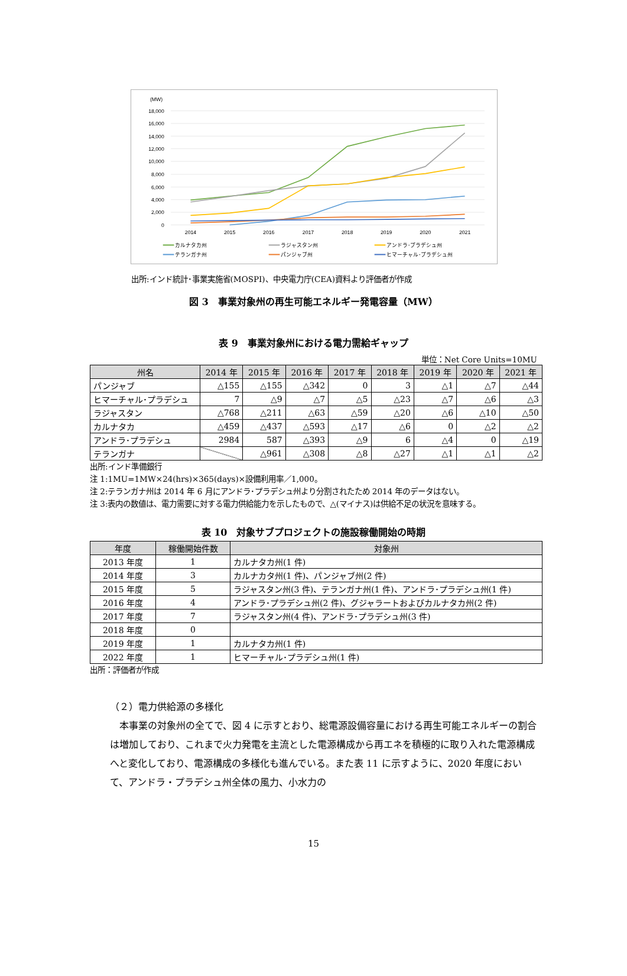(MW)
18,000
16,000
14,000
12,000
10,000
8,000
6,000
4,000
2,000
0
2014
2015
2016
2017
2018
2019
2020
2021
カルナタカ州
ラジャスタン州
アンドラ･プラデシュ州
テランガナ州
パンジャブ州
ヒマーチャル･プラデシュ州
出所:インド統計･事業実施省(MOSPI)、中央電力庁(CEA)資料より評価者が作成
図 3　事業対象州の再生可能エネルギー発電容量（MW）
表 9　事業対象州における電力需給ギャップ
単位：Net Core Units=10MU
| 州名 | 2014 年 | 2015 年 | 2016 年 | 2017 年 | 2018 年 | 2019 年 | 2020 年 | 2021 年 |
| --- | --- | --- | --- | --- | --- | --- | --- | --- |
| パンジャブ | △155 | △155 | △342 | 0 | 3 | △1 | △7 | △44 |
| ヒマーチャル･プラデシュ | 7 | △9 | △7 | △5 | △23 | △7 | △6 | △3 |
| ラジャスタン | △768 | △211 | △63 | △59 | △20 | △6 | △10 | △50 |
| カルナタカ | △459 | △437 | △593 | △17 | △6 | 0 | △2 | △2 |
| アンドラ･プラデシュ | 2984 | 587 | △393 | △9 | 6 | △4 | 0 | △19 |
| テランガナ | | △961 | △308 | △8 | △27 | △1 | △1 | △2 |
出所:インド準備銀行
注 1:1MU=1MW×24(hrs)×365(days)×設備利用率／1,000。
注 2:テランガナ州は 2014 年 6 月にアンドラ･プラデシュ州より分割されたため 2014 年のデータはない。
注 3:表内の数値は、電力需要に対する電力供給能力を示したもので、△(マイナス)は供給不足の状況を意味する。
表 10　対象サブプロジェクトの施設稼働開始の時期
| 年度 | 稼働開始件数 | 対象州 |
| --- | --- | --- |
| 2013 年度 | 1 | カルナタカ州(1 件) |
| 2014 年度 | 3 | カルナカタ州(1 件)、パンジャブ州(2 件) |
| 2015 年度 | 5 | ラジャスタン州(3 件)、テランガナ州(1 件)、アンドラ･プラデシュ州(1 件) |
| 2016 年度 | 4 | アンドラ･プラデシュ州(2 件)、グジャラートおよびカルナタカ州(2 件) |
| 2017 年度 | 7 | ラジャスタン州(4 件)、アンドラ･プラデシュ州(3 件) |
| 2018 年度 | 0 | |
| 2019 年度 | 1 | カルナタカ州(1 件) |
| 2022 年度 | 1 | ヒマーチャル･プラデシュ州(1 件) |
出所：評価者が作成
（２）電力供給源の多様化
　本事業の対象州の全てで、図 4 に示すとおり、総電源設備容量における再生可能エネルギーの割合は増加しており、これまで火力発電を主流とした電源構成から再エネを積極的に取り入れた電源構成へと変化しており、電源構成の多様化も進んでいる。また表 11 に示すように、2020 年度において、アンドラ・プラデシュ州全体の風力、小水力の
15